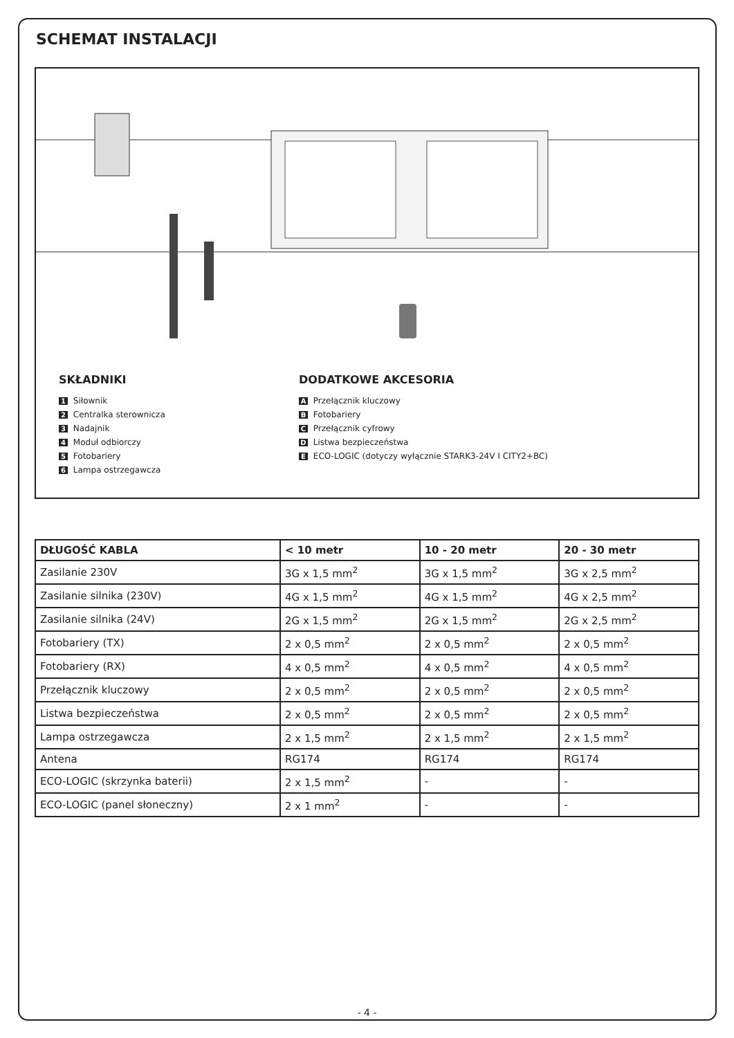SCHEMAT INSTALACJI
SKŁADNIKI
1 Siłownik
2 Centralka sterownicza
3 Nadajnik
4 Moduł odbiorczy
5 Fotobariery
6 Lampa ostrzegawcza
DODATKOWE AKCESORIA
A Przełącznik kluczowy
B Fotobariery
C Przełącznik cyfrowy
D Listwa bezpieczeństwa
E ECO-LOGIC (dotyczy wyłącznie STARK3-24V I CITY2+BC)
| DŁUGOŚĆ KABLA | < 10 metr | 10 - 20 metr | 20 - 30 metr |
| --- | --- | --- | --- |
| Zasilanie 230V | 3G x 1,5 mm<sup>2</sup> | 3G x 1,5 mm<sup>2</sup> | 3G x 2,5 mm<sup>2</sup> |
| Zasilanie silnika (230V) | 4G x 1,5 mm<sup>2</sup> | 4G x 1,5 mm<sup>2</sup> | 4G x 2,5 mm<sup>2</sup> |
| Zasilanie silnika (24V) | 2G x 1,5 mm<sup>2</sup> | 2G x 1,5 mm<sup>2</sup> | 2G x 2,5 mm<sup>2</sup> |
| Fotobariery (TX) | 2 x 0,5 mm<sup>2</sup> | 2 x 0,5 mm<sup>2</sup> | 2 x 0,5 mm<sup>2</sup> |
| Fotobariery (RX) | 4 x 0,5 mm<sup>2</sup> | 4 x 0,5 mm<sup>2</sup> | 4 x 0,5 mm<sup>2</sup> |
| Przełącznik kluczowy | 2 x 0,5 mm<sup>2</sup> | 2 x 0,5 mm<sup>2</sup> | 2 x 0,5 mm<sup>2</sup> |
| Listwa bezpieczeństwa | 2 x 0,5 mm<sup>2</sup> | 2 x 0,5 mm<sup>2</sup> | 2 x 0,5 mm<sup>2</sup> |
| Lampa ostrzegawcza | 2 x 1,5 mm<sup>2</sup> | 2 x 1,5 mm<sup>2</sup> | 2 x 1,5 mm<sup>2</sup> |
| Antena | RG174 | RG174 | RG174 |
| ECO-LOGIC (skrzynka baterii) | 2 x 1,5 mm<sup>2</sup> | - | - |
| ECO-LOGIC (panel słoneczny) | 2 x 1 mm<sup>2</sup> | - | - |
- 4 -